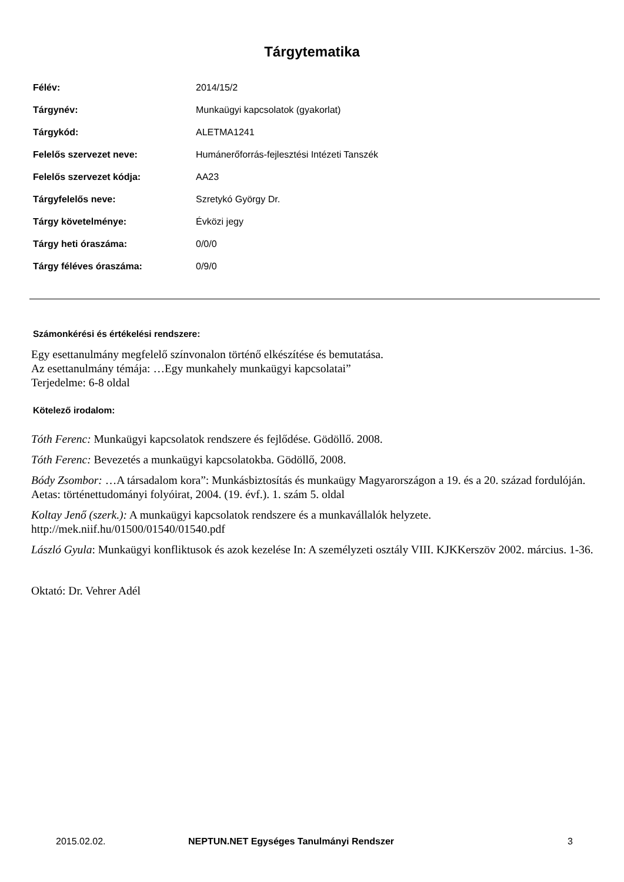Tárgytematika
| Félév: | 2014/15/2 |
| Tárgynév: | Munkaügyi kapcsolatok (gyakorlat) |
| Tárgykód: | ALETMA1241 |
| Felelős szervezet neve: | Humánerőforrás-fejlesztési Intézeti Tanszék |
| Felelős szervezet kódja: | AA23 |
| Tárgyfelelős neve: | Szretykó György Dr. |
| Tárgy követelménye: | Évközi jegy |
| Tárgy heti óraszáma: | 0/0/0 |
| Tárgy féléves óraszáma: | 0/9/0 |
Számonkérési és értékelési rendszere:
Egy esettanulmány megfelelő színvonalon történő elkészítése és bemutatása.
Az esettanulmány témája: …Egy munkahely munkaügyi kapcsolatai”
Terjedelme: 6-8 oldal
Kötelező irodalom:
Tóth Ferenc: Munkaügyi kapcsolatok rendszere és fejlődése. Gödöllő. 2008.
Tóth Ferenc: Bevezetés a munkaügyi kapcsolatokba. Gödöllő, 2008.
Bódy Zsombor: …A társadalom kora”: Munkásbiztosítás és munkaügy Magyarországon a 19. és a 20. század fordulóján. Aetas: történettudományi folyóirat, 2004. (19. évf.). 1. szám 5. oldal
Koltay Jenő (szerk.): A munkaügyi kapcsolatok rendszere és a munkavállalók helyzete. http://mek.niif.hu/01500/01540/01540.pdf
László Gyula: Munkaügyi konfliktusok és azok kezelése In: A személyzeti osztály VIII. KJKKerszöv 2002. március. 1-36.
Oktató: Dr. Vehrer Adél
2015.02.02. NEPTUN.NET Egységes Tanulmányi Rendszer 3